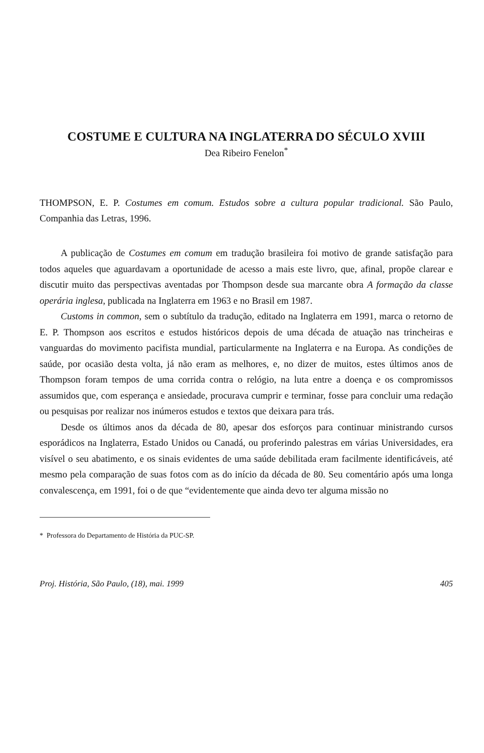COSTUME E CULTURA NA INGLATERRA DO SÉCULO XVIII
Dea Ribeiro Fenelon<sup>*</sup>
THOMPSON, E. P. Costumes em comum. Estudos sobre a cultura popular tradicional. São Paulo, Companhia das Letras, 1996.
A publicação de Costumes em comum em tradução brasileira foi motivo de grande satisfação para todos aqueles que aguardavam a oportunidade de acesso a mais este livro, que, afinal, propõe clarear e discutir muito das perspectivas aventadas por Thompson desde sua marcante obra A formação da classe operária inglesa, publicada na Inglaterra em 1963 e no Brasil em 1987.
Customs in common, sem o subtítulo da tradução, editado na Inglaterra em 1991, marca o retorno de E. P. Thompson aos escritos e estudos históricos depois de uma década de atuação nas trincheiras e vanguardas do movimento pacifista mundial, particularmente na Inglaterra e na Europa. As condições de saúde, por ocasião desta volta, já não eram as melhores, e, no dizer de muitos, estes últimos anos de Thompson foram tempos de uma corrida contra o relógio, na luta entre a doença e os compromissos assumidos que, com esperança e ansiedade, procurava cumprir e terminar, fosse para concluir uma redação ou pesquisas por realizar nos inúmeros estudos e textos que deixara para trás.
Desde os últimos anos da década de 80, apesar dos esforços para continuar ministrando cursos esporádicos na Inglaterra, Estado Unidos ou Canadá, ou proferindo palestras em várias Universidades, era visível o seu abatimento, e os sinais evidentes de uma saúde debilitada eram facilmente identificáveis, até mesmo pela comparação de suas fotos com as do início da década de 80. Seu comentário após uma longa convalescença, em 1991, foi o de que “evidentemente que ainda devo ter alguma missão no
* Professora do Departamento de História da PUC-SP.
Proj. História, São Paulo, (18), mai. 1999 405